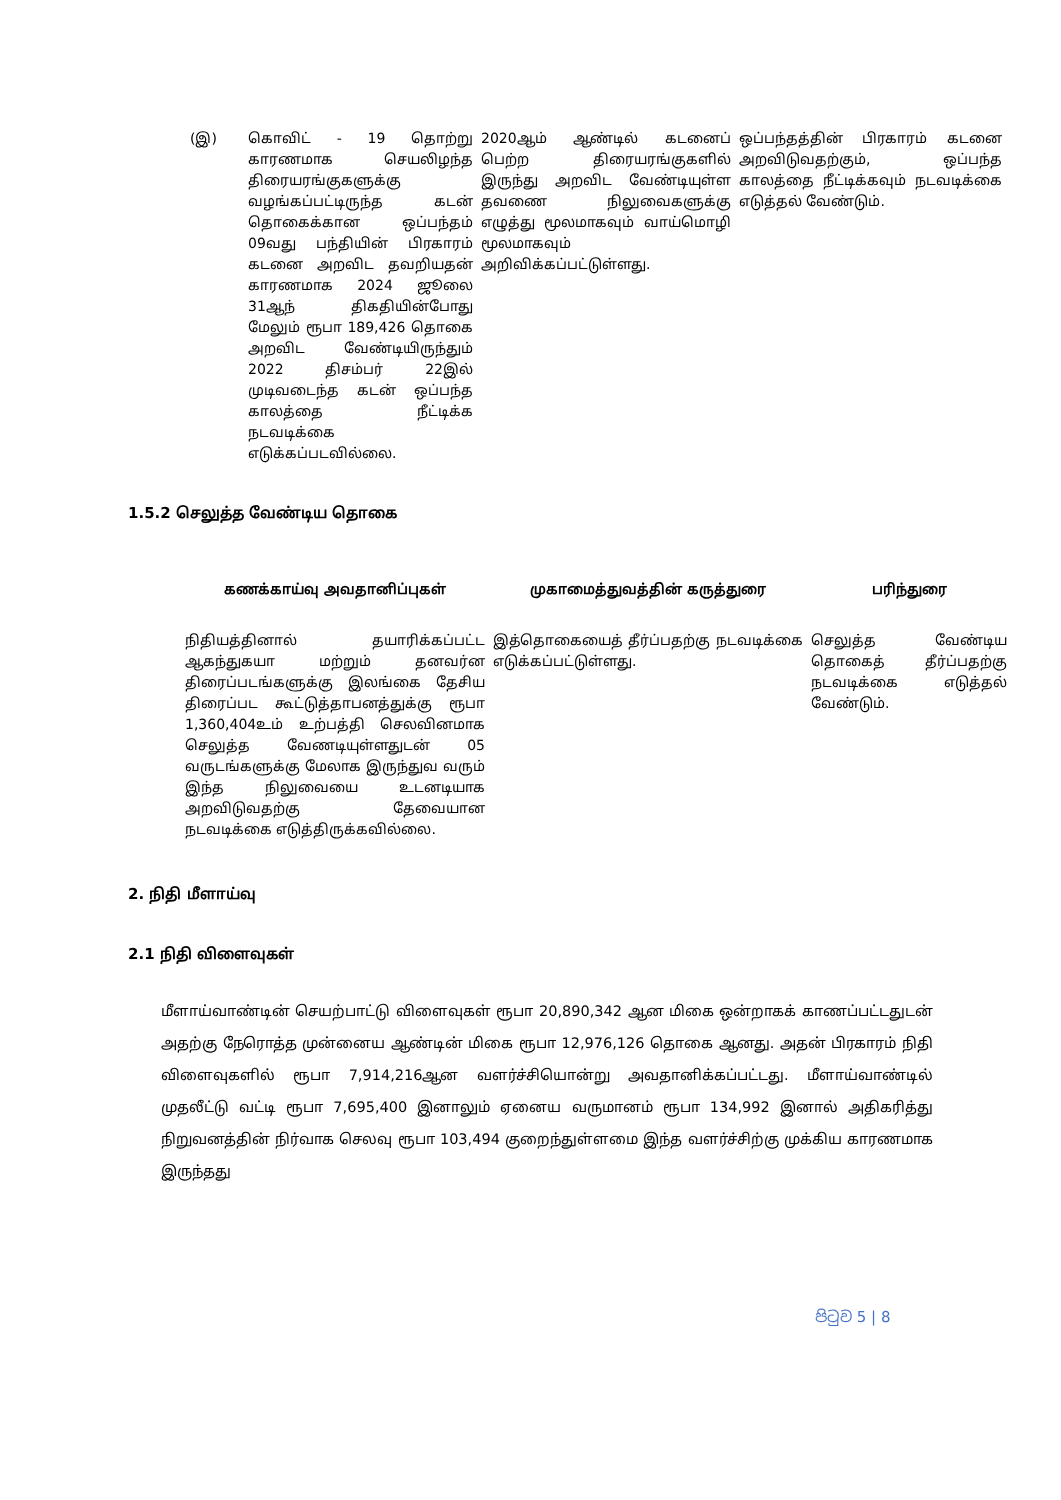| (இ) | கொவிட் - 19 தொற்று காரணமாக செயலிழந்த திரையரங்குகளுக்கு வழங்கப்பட்டிருந்த கடன் தொகைக்கான ஒப்பந்தம் 09வது பந்தியின் பிரகாரம் கடனை அறவிட தவறியதன் காரணமாக 2024 ஜூலை 31ஆந் திகதியின்போது மேலும் ரூபா 189,426 தொகை அறவிட வேண்டியிருந்தும் 2022 திசம்பர் 22இல் முடிவடைந்த கடன் ஒப்பந்த காலத்தை நீட்டிக்க நடவடிக்கை எடுக்கப்படவில்லை. | 2020ஆம் ஆண்டில் கடனைப் பெற்ற திரையரங்குகளில் இருந்து அறவிட வேண்டியுள்ள தவணை நிலுவைகளுக்கு எழுத்து மூலமாகவும் வாய்மொழி மூலமாகவும் அறிவிக்கப்பட்டுள்ளது. | ஒப்பந்தத்தின் பிரகாரம் கடனை அறவிடுவதற்கும், ஒப்பந்த காலத்தை நீட்டிக்கவும் நடவடிக்கை எடுத்தல் வேண்டும். |
1.5.2 செலுத்த வேண்டிய தொகை
| கணக்காய்வு அவதானிப்புகள் | முகாமைத்துவத்தின் கருத்துரை | பரிந்துரை |
| --- | --- | --- |
| நிதியத்தினால் தயாரிக்கப்பட்ட ஆகந்துகயா மற்றும் தனவர்ன திரைப்படங்களுக்கு இலங்கை தேசிய திரைப்பட கூட்டுத்தாபனத்துக்கு ரூபா 1,360,404உம் உற்பத்தி செலவினமாக செலுத்த வேணடியுள்ளதுடன் 05 வருடங்களுக்கு மேலாக இருந்துவ வரும் இந்த நிலுவையை உடனடியாக அறவிடுவதற்கு தேவையான நடவடிக்கை எடுத்திருக்கவில்லை. | இத்தொகையைத் தீர்ப்பதற்கு நடவடிக்கை எடுக்கப்பட்டுள்ளது. | செலுத்த வேண்டிய தொகைத் தீர்ப்பதற்கு நடவடிக்கை எடுத்தல் வேண்டும். |
2. நிதி மீளாய்வு
2.1 நிதி விளைவுகள்
மீளாய்வாண்டின் செயற்பாட்டு விளைவுகள் ரூபா 20,890,342 ஆன மிகை ஒன்றாகக் காணப்பட்டதுடன் அதற்கு நேரொத்த முன்னைய ஆண்டின் மிகை ரூபா 12,976,126 தொகை ஆனது. அதன் பிரகாரம் நிதி விளைவுகளில் ரூபா 7,914,216ஆன வளர்ச்சியொன்று அவதானிக்கப்பட்டது. மீளாய்வாண்டில் முதலீட்டு வட்டி ரூபா 7,695,400 இனாலும் ஏனைய வருமானம் ரூபா 134,992 இனால் அதிகரித்து நிறுவனத்தின் நிர்வாக செலவு ரூபா 103,494 குறைந்துள்ளமை இந்த வளர்ச்சிற்கு முக்கிய காரணமாக இருந்தது
පිටුව 5 | 8